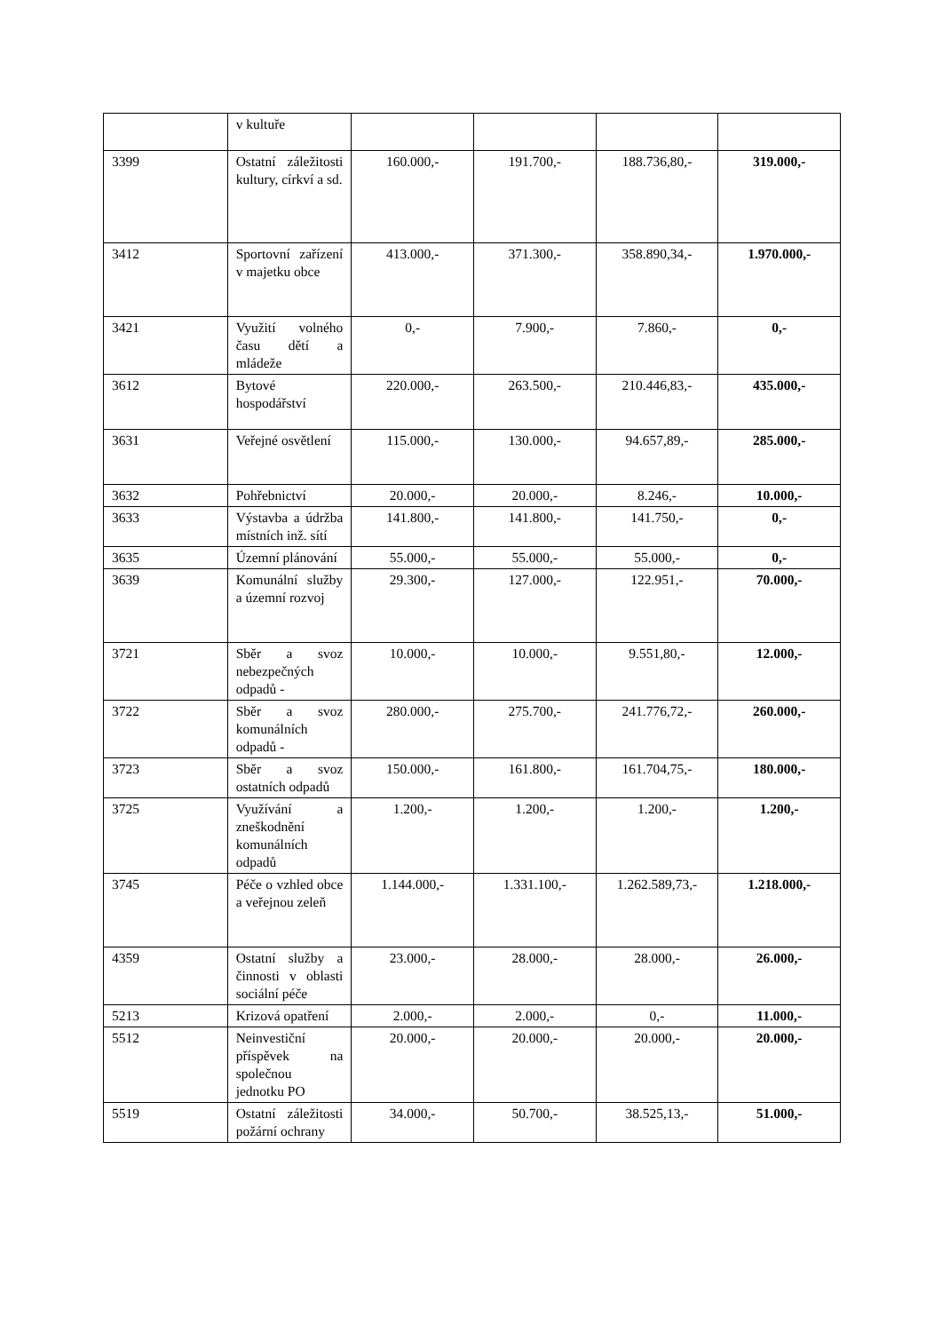| | v kultuře | | | | |
| 3399 | Ostatní záležitosti kultury, církví a sd. | 160.000,- | 191.700,- | 188.736,80,- | 319.000,- |
| 3412 | Sportovní zařízení v majetku obce | 413.000,- | 371.300,- | 358.890,34,- | 1.970.000,- |
| 3421 | Využití volného času dětí a mládeže | 0,- | 7.900,- | 7.860,- | 0,- |
| 3612 | Bytové hospodářství | 220.000,- | 263.500,- | 210.446,83,- | 435.000,- |
| 3631 | Veřejné osvětlení | 115.000,- | 130.000,- | 94.657,89,- | 285.000,- |
| 3632 | Pohřebnictví | 20.000,- | 20.000,- | 8.246,- | 10.000,- |
| 3633 | Výstavba a údržba místních inž. sítí | 141.800,- | 141.800,- | 141.750,- | 0,- |
| 3635 | Územní plánování | 55.000,- | 55.000,- | 55.000,- | 0,- |
| 3639 | Komunální služby a územní rozvoj | 29.300,- | 127.000,- | 122.951,- | 70.000,- |
| 3721 | Sběr a svoz nebezpečných odpadů - | 10.000,- | 10.000,- | 9.551,80,- | 12.000,- |
| 3722 | Sběr a svoz komunálních odpadů - | 280.000,- | 275.700,- | 241.776,72,- | 260.000,- |
| 3723 | Sběr a svoz ostatních odpadů | 150.000,- | 161.800,- | 161.704,75,- | 180.000,- |
| 3725 | Využívání a zneškodnění komunálních odpadů | 1.200,- | 1.200,- | 1.200,- | 1.200,- |
| 3745 | Péče o vzhled obce a veřejnou zeleň | 1.144.000,- | 1.331.100,- | 1.262.589,73,- | 1.218.000,- |
| 4359 | Ostatní služby a činnosti v oblasti sociální péče | 23.000,- | 28.000,- | 28.000,- | 26.000,- |
| 5213 | Krizová opatření | 2.000,- | 2.000,- | 0,- | 11.000,- |
| 5512 | Neinvestiční příspěvek na společnou jednotku PO | 20.000,- | 20.000,- | 20.000,- | 20.000,- |
| 5519 | Ostatní záležitosti požární ochrany | 34.000,- | 50.700,- | 38.525,13,- | 51.000,- |